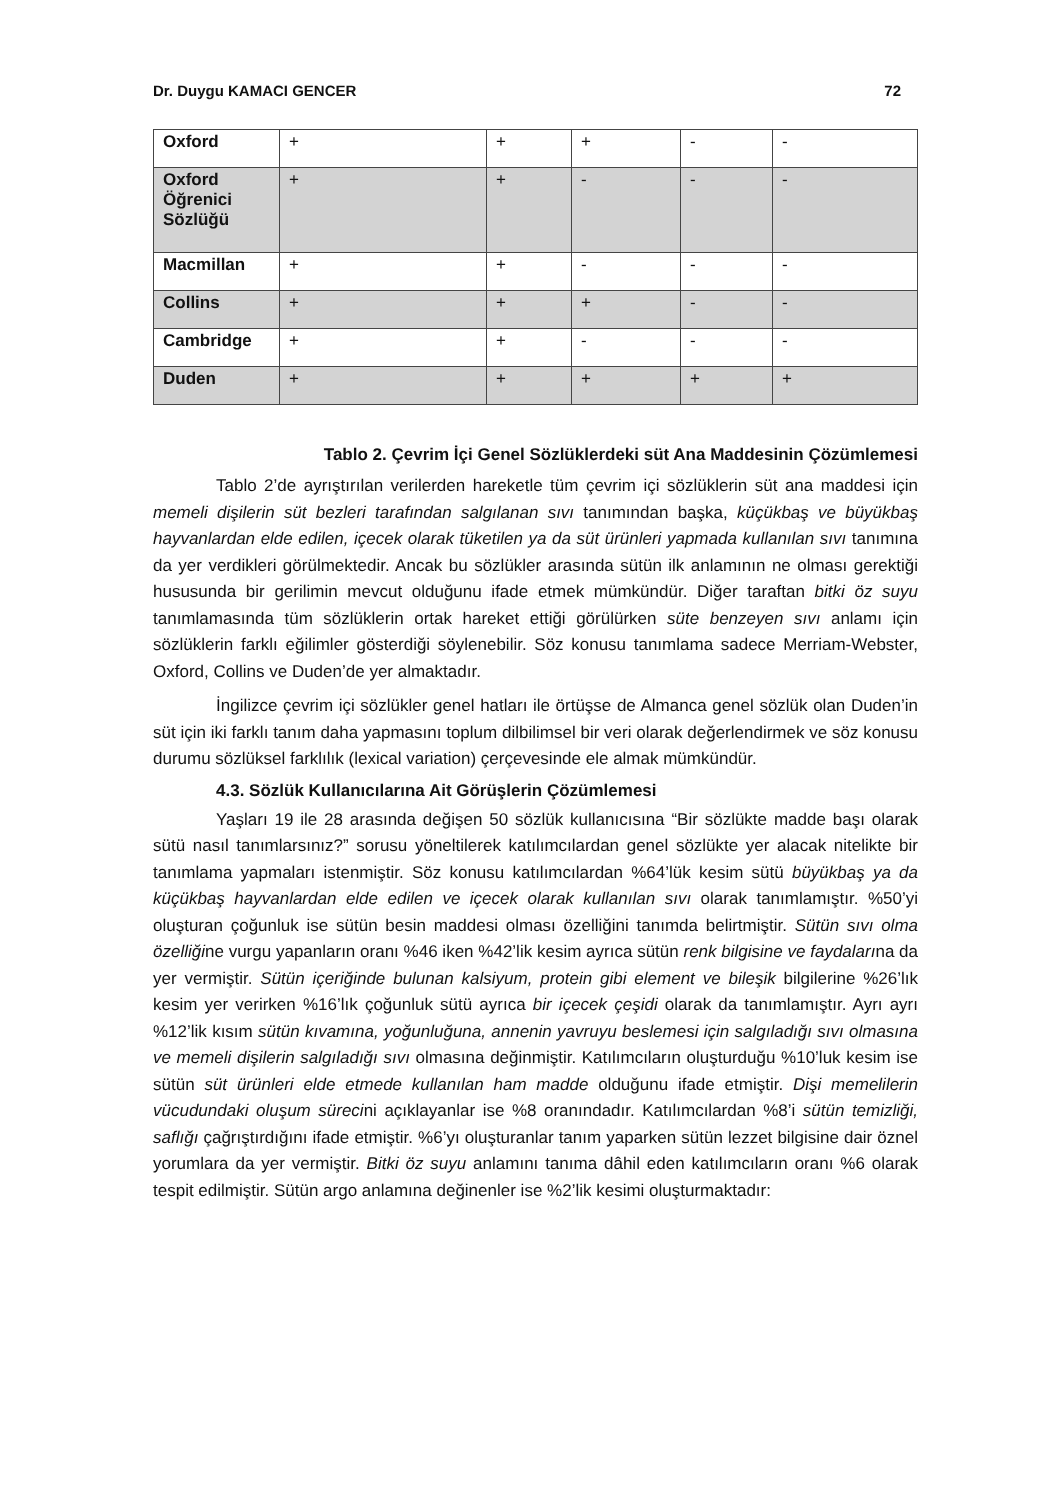Dr. Duygu KAMACI GENCER 72
| Oxford | + | + | + | - | - |
| Oxford Öğrenici Sözlüğü | + | + | - | - | - |
| Macmillan | + | + | - | - | - |
| Collins | + | + | + | - | - |
| Cambridge | + | + | - | - | - |
| Duden | + | + | + | + | + |
Tablo 2. Çevrim İçi Genel Sözlüklerdeki süt Ana Maddesinin Çözümlemesi
Tablo 2’de ayrıştırılan verilerden hareketle tüm çevrim içi sözlüklerin süt ana maddesi için memeli dişilerin süt bezleri tarafından salgılanan sıvı tanımından başka, küçükbaş ve büyükbaş hayvanlardan elde edilen, içecek olarak tüketilen ya da süt ürünleri yapmada kullanılan sıvı tanımına da yer verdikleri görülmektedir. Ancak bu sözlükler arasında sütün ilk anlamının ne olması gerektiği hususunda bir gerilimin mevcut olduğunu ifade etmek mümkündür. Diğer taraftan bitki öz suyu tanımlamasında tüm sözlüklerin ortak hareket ettiği görülürken süte benzeyen sıvı anlamı için sözlüklerin farklı eğilimler gösterdiği söylenebilir. Söz konusu tanımlama sadece Merriam-Webster, Oxford, Collins ve Duden’de yer almaktadır.
İngilizce çevrim içi sözlükler genel hatları ile örtüşse de Almanca genel sözlük olan Duden’in süt için iki farklı tanım daha yapmasını toplum dilbilimsel bir veri olarak değerlendirmek ve söz konusu durumu sözlüksel farklılık (lexical variation) çerçevesinde ele almak mümkündür.
4.3. Sözlük Kullanıcılarına Ait Görüşlerin Çözümlemesi
Yaşları 19 ile 28 arasında değişen 50 sözlük kullanıcısına “Bir sözlükte madde başı olarak sütü nasıl tanımlarsınız?” sorusu yöneltilerek katılımcılardan genel sözlükte yer alacak nitelikte bir tanımlama yapmaları istenmiştir. Söz konusu katılımcılardan %64’lük kesim sütü büyükbaş ya da küçükbaş hayvanlardan elde edilen ve içecek olarak kullanılan sıvı olarak tanımlamıştır. %50’yi oluşturan çoğunluk ise sütün besin maddesi olması özelliğini tanımda belirtmiştir. Sütün sıvı olma özelliğine vurgu yapanların oranı %46 iken %42’lik kesim ayrıca sütün renk bilgisine ve faydalarına da yer vermiştir. Sütün içeriğinde bulunan kalsiyum, protein gibi element ve bileşik bilgilerine %26’lık kesim yer verirken %16’lık çoğunluk sütü ayrıca bir içecek çeşidi olarak da tanımlamıştır. Ayrı ayrı %12’lik kısım sütün kıvamına, yoğunluğuna, annenin yavruyu beslemesi için salgıladığı sıvı olmasına ve memeli dişilerin salgıladığı sıvı olmasına değinmiştir. Katılımcıların oluşturduğu %10’luk kesim ise sütün süt ürünleri elde etmede kullanılan ham madde olduğunu ifade etmiştir. Dişi memelilerin vücudundaki oluşum sürecini açıklayanlar ise %8 oranındadır. Katılımcılardan %8’i sütün temizliği, saflığı çağrıştırdığını ifade etmiştir. %6’yı oluşturanlar tanım yaparken sütün lezzet bilgisine dair öznel yorumlara da yer vermiştir. Bitki öz suyu anlamını tanıma dâhil eden katılımcıların oranı %6 olarak tespit edilmiştir. Sütün argo anlamına değinenler ise %2’lik kesimi oluşturmaktadır: